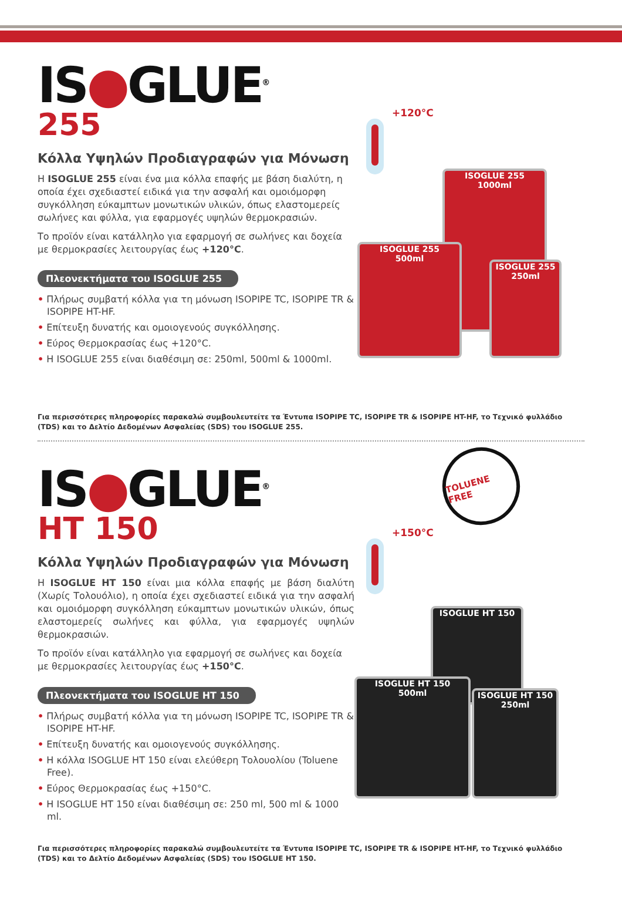IS●GLUE<sup>®</sup>
255
Κόλλα Υψηλών Προδιαγραφών για Μόνωση
Η ISOGLUE 255 είναι ένα μια κόλλα επαφής με βάση διαλύτη, η οποία έχει σχεδιαστεί ειδικά για την ασφαλή και ομοιόμορφη συγκόλληση εύκαμπτων μονωτικών υλικών, όπως ελαστομερείς σωλήνες και φύλλα, για εφαρμογές υψηλών θερμοκρασιών.
Το προϊόν είναι κατάλληλο για εφαρμογή σε σωλήνες και δοχεία με θερμοκρασίες λειτουργίας έως +120°C.
Πλεονεκτήματα του ISOGLUE 255
• Πλήρως συμβατή κόλλα για τη μόνωση ISOPIPE TC, ISOPIPE TR & ISOPIPE HT-HF.
• Επίτευξη δυνατής και ομοιογενούς συγκόλλησης.
• Εύρος Θερμοκρασίας έως +120°C.
• Η ISOGLUE 255 είναι διαθέσιμη σε: 250ml, 500ml & 1000ml.
+120°C
ISOGLUE 255
1000ml
ISOGLUE 255
500ml
ISOGLUE 255
250ml
Για περισσότερες πληροφορίες παρακαλώ συμβουλευτείτε τα Έντυπα ISOPIPE TC, ISOPIPE TR & ISOPIPE HT-HF, το Τεχνικό φυλλάδιο (TDS) και το Δελτίο Δεδομένων Ασφαλείας (SDS) του ISOGLUE 255.
IS●GLUE<sup>®</sup>
HT 150
Κόλλα Υψηλών Προδιαγραφών για Μόνωση
Η ISOGLUE HT 150 είναι μια κόλλα επαφής με βάση διαλύτη (Χωρίς Τολουόλιο), η οποία έχει σχεδιαστεί ειδικά για την ασφαλή και ομοιόμορφη συγκόλληση εύκαμπτων μονωτικών υλικών, όπως ελαστομερείς σωλήνες και φύλλα, για εφαρμογές υψηλών θερμοκρασιών.
Το προϊόν είναι κατάλληλο για εφαρμογή σε σωλήνες και δοχεία με θερμοκρασίες λειτουργίας έως +150°C.
Πλεονεκτήματα του ISOGLUE HT 150
• Πλήρως συμβατή κόλλα για τη μόνωση ISOPIPE TC, ISOPIPE TR & ISOPIPE HT-HF.
• Επίτευξη δυνατής και ομοιογενούς συγκόλλησης.
• Η κόλλα ISOGLUE HT 150 είναι ελεύθερη Τολουολίου (Toluene Free).
• Εύρος Θερμοκρασίας έως +150°C.
• Η ISOGLUE HT 150 είναι διαθέσιμη σε: 250 ml, 500 ml & 1000 ml.
TOLUENE FREE
+150°C
ISOGLUE HT 150
ISOGLUE HT 150
500ml
ISOGLUE HT 150
250ml
Για περισσότερες πληροφορίες παρακαλώ συμβουλευτείτε τα Έντυπα ISOPIPE TC, ISOPIPE TR & ISOPIPE HT-HF, το Τεχνικό φυλλάδιο (TDS) και το Δελτίο Δεδομένων Ασφαλείας (SDS) του ISOGLUE HT 150.